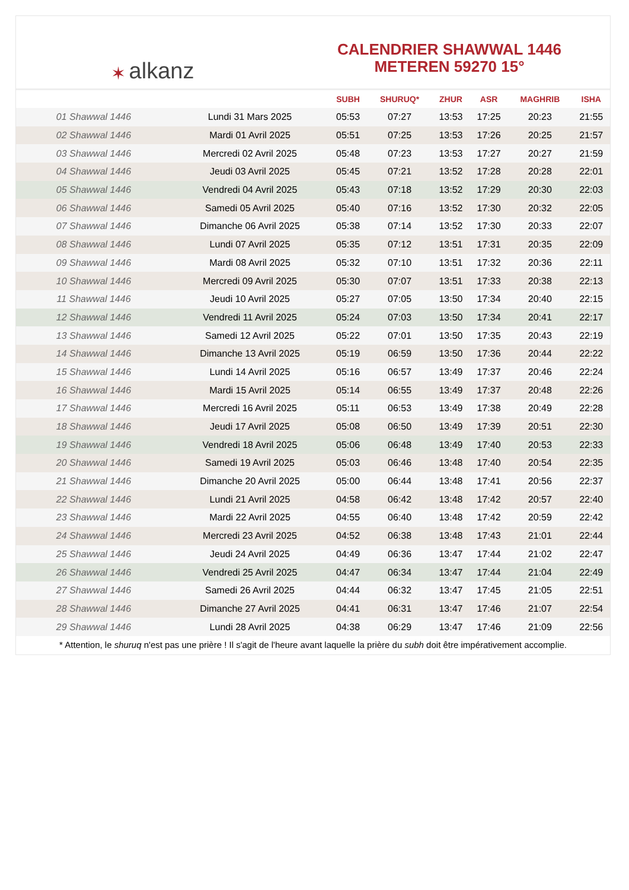✶ alkanz
CALENDRIER SHAWWAL 1446
METEREN 59270 15°
| | | SUBH | SHURUQ* | ZHUR | ASR | MAGHRIB | ISHA |
| --- | --- | --- | --- | --- | --- | --- | --- |
| 01 Shawwal 1446 | Lundi 31 Mars 2025 | 05:53 | 07:27 | 13:53 | 17:25 | 20:23 | 21:55 |
| 02 Shawwal 1446 | Mardi 01 Avril 2025 | 05:51 | 07:25 | 13:53 | 17:26 | 20:25 | 21:57 |
| 03 Shawwal 1446 | Mercredi 02 Avril 2025 | 05:48 | 07:23 | 13:53 | 17:27 | 20:27 | 21:59 |
| 04 Shawwal 1446 | Jeudi 03 Avril 2025 | 05:45 | 07:21 | 13:52 | 17:28 | 20:28 | 22:01 |
| 05 Shawwal 1446 | Vendredi 04 Avril 2025 | 05:43 | 07:18 | 13:52 | 17:29 | 20:30 | 22:03 |
| 06 Shawwal 1446 | Samedi 05 Avril 2025 | 05:40 | 07:16 | 13:52 | 17:30 | 20:32 | 22:05 |
| 07 Shawwal 1446 | Dimanche 06 Avril 2025 | 05:38 | 07:14 | 13:52 | 17:30 | 20:33 | 22:07 |
| 08 Shawwal 1446 | Lundi 07 Avril 2025 | 05:35 | 07:12 | 13:51 | 17:31 | 20:35 | 22:09 |
| 09 Shawwal 1446 | Mardi 08 Avril 2025 | 05:32 | 07:10 | 13:51 | 17:32 | 20:36 | 22:11 |
| 10 Shawwal 1446 | Mercredi 09 Avril 2025 | 05:30 | 07:07 | 13:51 | 17:33 | 20:38 | 22:13 |
| 11 Shawwal 1446 | Jeudi 10 Avril 2025 | 05:27 | 07:05 | 13:50 | 17:34 | 20:40 | 22:15 |
| 12 Shawwal 1446 | Vendredi 11 Avril 2025 | 05:24 | 07:03 | 13:50 | 17:34 | 20:41 | 22:17 |
| 13 Shawwal 1446 | Samedi 12 Avril 2025 | 05:22 | 07:01 | 13:50 | 17:35 | 20:43 | 22:19 |
| 14 Shawwal 1446 | Dimanche 13 Avril 2025 | 05:19 | 06:59 | 13:50 | 17:36 | 20:44 | 22:22 |
| 15 Shawwal 1446 | Lundi 14 Avril 2025 | 05:16 | 06:57 | 13:49 | 17:37 | 20:46 | 22:24 |
| 16 Shawwal 1446 | Mardi 15 Avril 2025 | 05:14 | 06:55 | 13:49 | 17:37 | 20:48 | 22:26 |
| 17 Shawwal 1446 | Mercredi 16 Avril 2025 | 05:11 | 06:53 | 13:49 | 17:38 | 20:49 | 22:28 |
| 18 Shawwal 1446 | Jeudi 17 Avril 2025 | 05:08 | 06:50 | 13:49 | 17:39 | 20:51 | 22:30 |
| 19 Shawwal 1446 | Vendredi 18 Avril 2025 | 05:06 | 06:48 | 13:49 | 17:40 | 20:53 | 22:33 |
| 20 Shawwal 1446 | Samedi 19 Avril 2025 | 05:03 | 06:46 | 13:48 | 17:40 | 20:54 | 22:35 |
| 21 Shawwal 1446 | Dimanche 20 Avril 2025 | 05:00 | 06:44 | 13:48 | 17:41 | 20:56 | 22:37 |
| 22 Shawwal 1446 | Lundi 21 Avril 2025 | 04:58 | 06:42 | 13:48 | 17:42 | 20:57 | 22:40 |
| 23 Shawwal 1446 | Mardi 22 Avril 2025 | 04:55 | 06:40 | 13:48 | 17:42 | 20:59 | 22:42 |
| 24 Shawwal 1446 | Mercredi 23 Avril 2025 | 04:52 | 06:38 | 13:48 | 17:43 | 21:01 | 22:44 |
| 25 Shawwal 1446 | Jeudi 24 Avril 2025 | 04:49 | 06:36 | 13:47 | 17:44 | 21:02 | 22:47 |
| 26 Shawwal 1446 | Vendredi 25 Avril 2025 | 04:47 | 06:34 | 13:47 | 17:44 | 21:04 | 22:49 |
| 27 Shawwal 1446 | Samedi 26 Avril 2025 | 04:44 | 06:32 | 13:47 | 17:45 | 21:05 | 22:51 |
| 28 Shawwal 1446 | Dimanche 27 Avril 2025 | 04:41 | 06:31 | 13:47 | 17:46 | 21:07 | 22:54 |
| 29 Shawwal 1446 | Lundi 28 Avril 2025 | 04:38 | 06:29 | 13:47 | 17:46 | 21:09 | 22:56 |
* Attention, le shuruq n'est pas une prière ! Il s'agit de l'heure avant laquelle la prière du subh doit être impérativement accomplie.